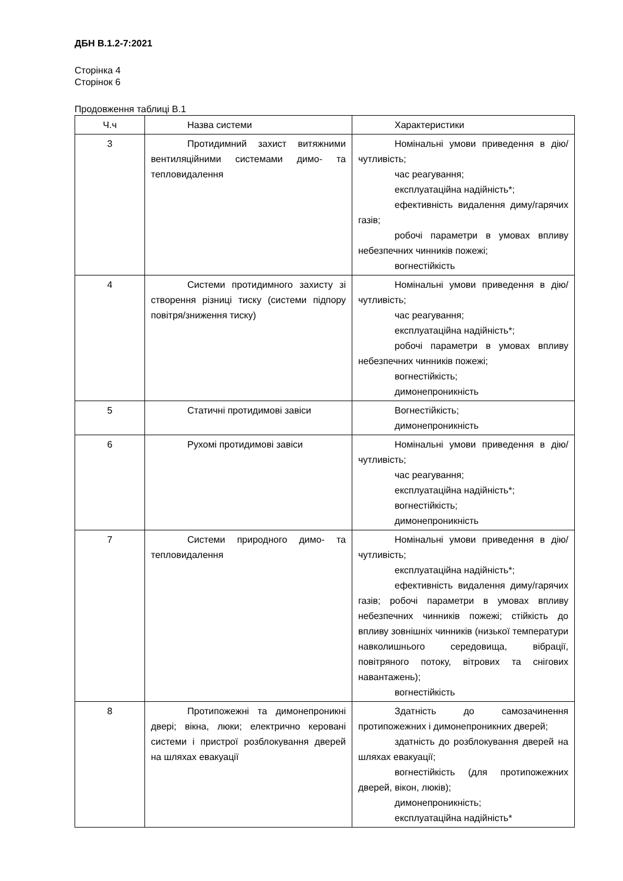ДБН В.1.2-7:2021
Сторінка 4
Сторінок 6
Продовження таблиці В.1
| Ч.ч | Назва системи | Характеристики |
| 3 | Протидимний захист витяжними вентиляційними системами димо- та тепловидалення | Номінальні умови приведення в дію/чутливість; час реагування; експлуатаційна надійність*; ефективність видалення диму/гарячих газів; робочі параметри в умовах впливу небезпечних чинників пожежі; вогнестійкість |
| 4 | Системи протидимного захисту зі створення різниці тиску (системи підпору повітря/зниження тиску) | Номінальні умови приведення в дію/чутливість; час реагування; експлуатаційна надійність*; робочі параметри в умовах впливу небезпечних чинників пожежі; вогнестійкість; димонепроникність |
| 5 | Статичні протидимові завіси | Вогнестійкість; димонепроникність |
| 6 | Рухомі протидимові завіси | Номінальні умови приведення в дію/чутливість; час реагування; експлуатаційна надійність*; вогнестійкість; димонепроникність |
| 7 | Системи природного димо- та тепловидалення | Номінальні умови приведення в дію/чутливість; експлуатаційна надійність*; ефективність видалення диму/гарячих газів; робочі параметри в умовах впливу небезпечних чинників пожежі; стійкість до впливу зовнішніх чинників (низької температури навколишнього середовища, вібрації, повітряного потоку, вітрових та снігових навантажень); вогнестійкість |
| 8 | Протипожежні та димонепроникні двері; вікна, люки; електрично керовані системи і пристрої розблокування дверей на шляхах евакуації | Здатність до самозачинення протипожежних і димонепроникних дверей; здатність до розблокування дверей на шляхах евакуації; вогнестійкість (для протипожежних дверей, вікон, люків); димонепроникність; експлуатаційна надійність* |